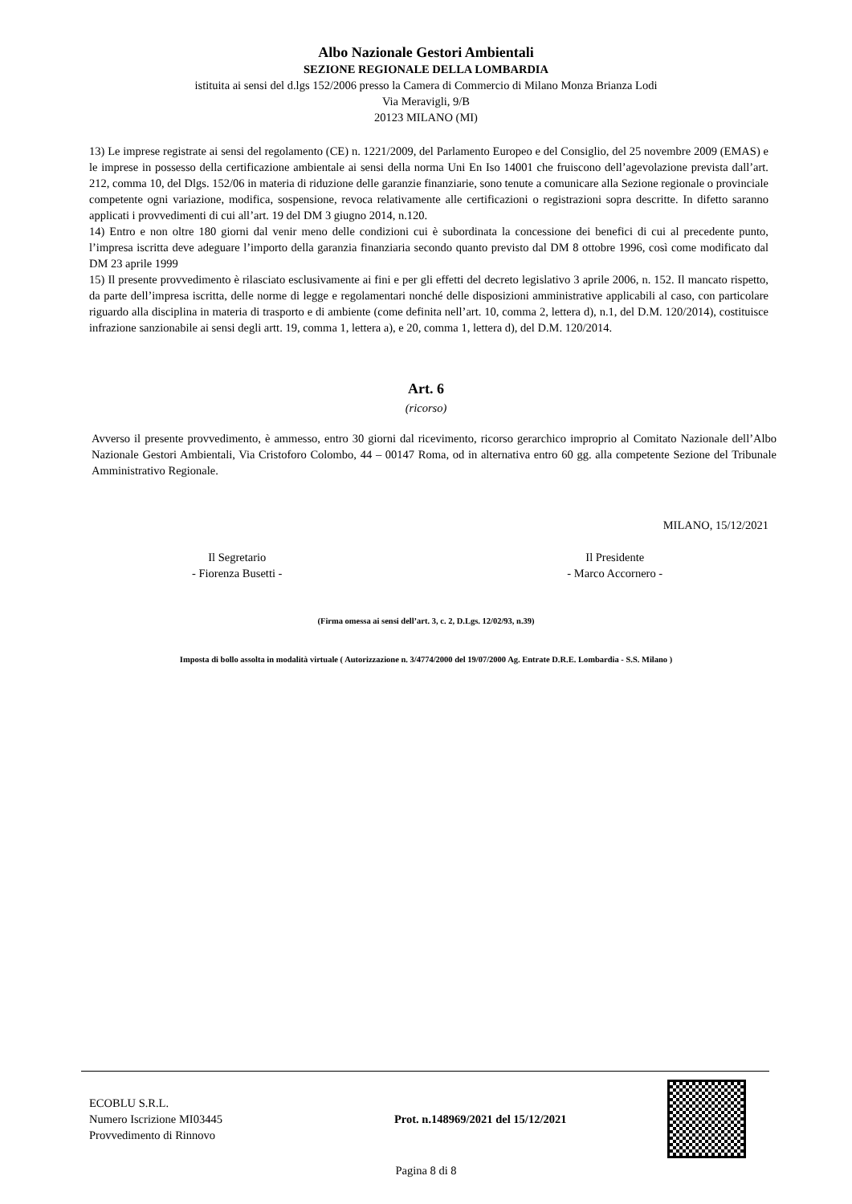Albo Nazionale Gestori Ambientali
SEZIONE REGIONALE DELLA LOMBARDIA
istituita ai sensi del d.lgs 152/2006 presso la Camera di Commercio di Milano Monza Brianza Lodi
Via Meravigli, 9/B
20123 MILANO (MI)
13) Le imprese registrate ai sensi del regolamento (CE) n. 1221/2009, del Parlamento Europeo e del Consiglio, del 25 novembre 2009 (EMAS) e le imprese in possesso della certificazione ambientale ai sensi della norma Uni En Iso 14001 che fruiscono dell’agevolazione prevista dall’art. 212, comma 10, del Dlgs. 152/06 in materia di riduzione delle garanzie finanziarie, sono tenute a comunicare alla Sezione regionale o provinciale competente ogni variazione, modifica, sospensione, revoca relativamente alle certificazioni o registrazioni sopra descritte. In difetto saranno applicati i provvedimenti di cui all’art. 19 del DM 3 giugno 2014, n.120.
14) Entro e non oltre 180 giorni dal venir meno delle condizioni cui è subordinata la concessione dei benefici di cui al precedente punto, l’impresa iscritta deve adeguare l’importo della garanzia finanziaria secondo quanto previsto dal DM 8 ottobre 1996, così come modificato dal DM 23 aprile 1999
15) Il presente provvedimento è rilasciato esclusivamente ai fini e per gli effetti del decreto legislativo 3 aprile 2006, n. 152. Il mancato rispetto, da parte dell’impresa iscritta, delle norme di legge e regolamentari nonché delle disposizioni amministrative applicabili al caso, con particolare riguardo alla disciplina in materia di trasporto e di ambiente (come definita nell’art. 10, comma 2, lettera d), n.1, del D.M. 120/2014), costituisce infrazione sanzionabile ai sensi degli artt. 19, comma 1, lettera a), e 20, comma 1, lettera d), del D.M. 120/2014.
Art. 6
(ricorso)
Avverso il presente provvedimento, è ammesso, entro 30 giorni dal ricevimento, ricorso gerarchico improprio al Comitato Nazionale dell’Albo Nazionale Gestori Ambientali, Via Cristoforo Colombo, 44 – 00147 Roma, od in alternativa entro 60 gg. alla competente Sezione del Tribunale Amministrativo Regionale.
MILANO, 15/12/2021
Il Segretario
- Fiorenza Busetti -
Il Presidente
- Marco Accornero -
(Firma omessa ai sensi dell’art. 3, c. 2, D.Lgs. 12/02/93, n.39)
Imposta di bollo assolta in modalità virtuale ( Autorizzazione n. 3/4774/2000 del 19/07/2000 Ag. Entrate D.R.E. Lombardia - S.S. Milano )
ECOBLU S.R.L.
Numero Iscrizione MI03445
Provvedimento di Rinnovo
Prot. n.148969/2021 del 15/12/2021
Pagina 8 di 8